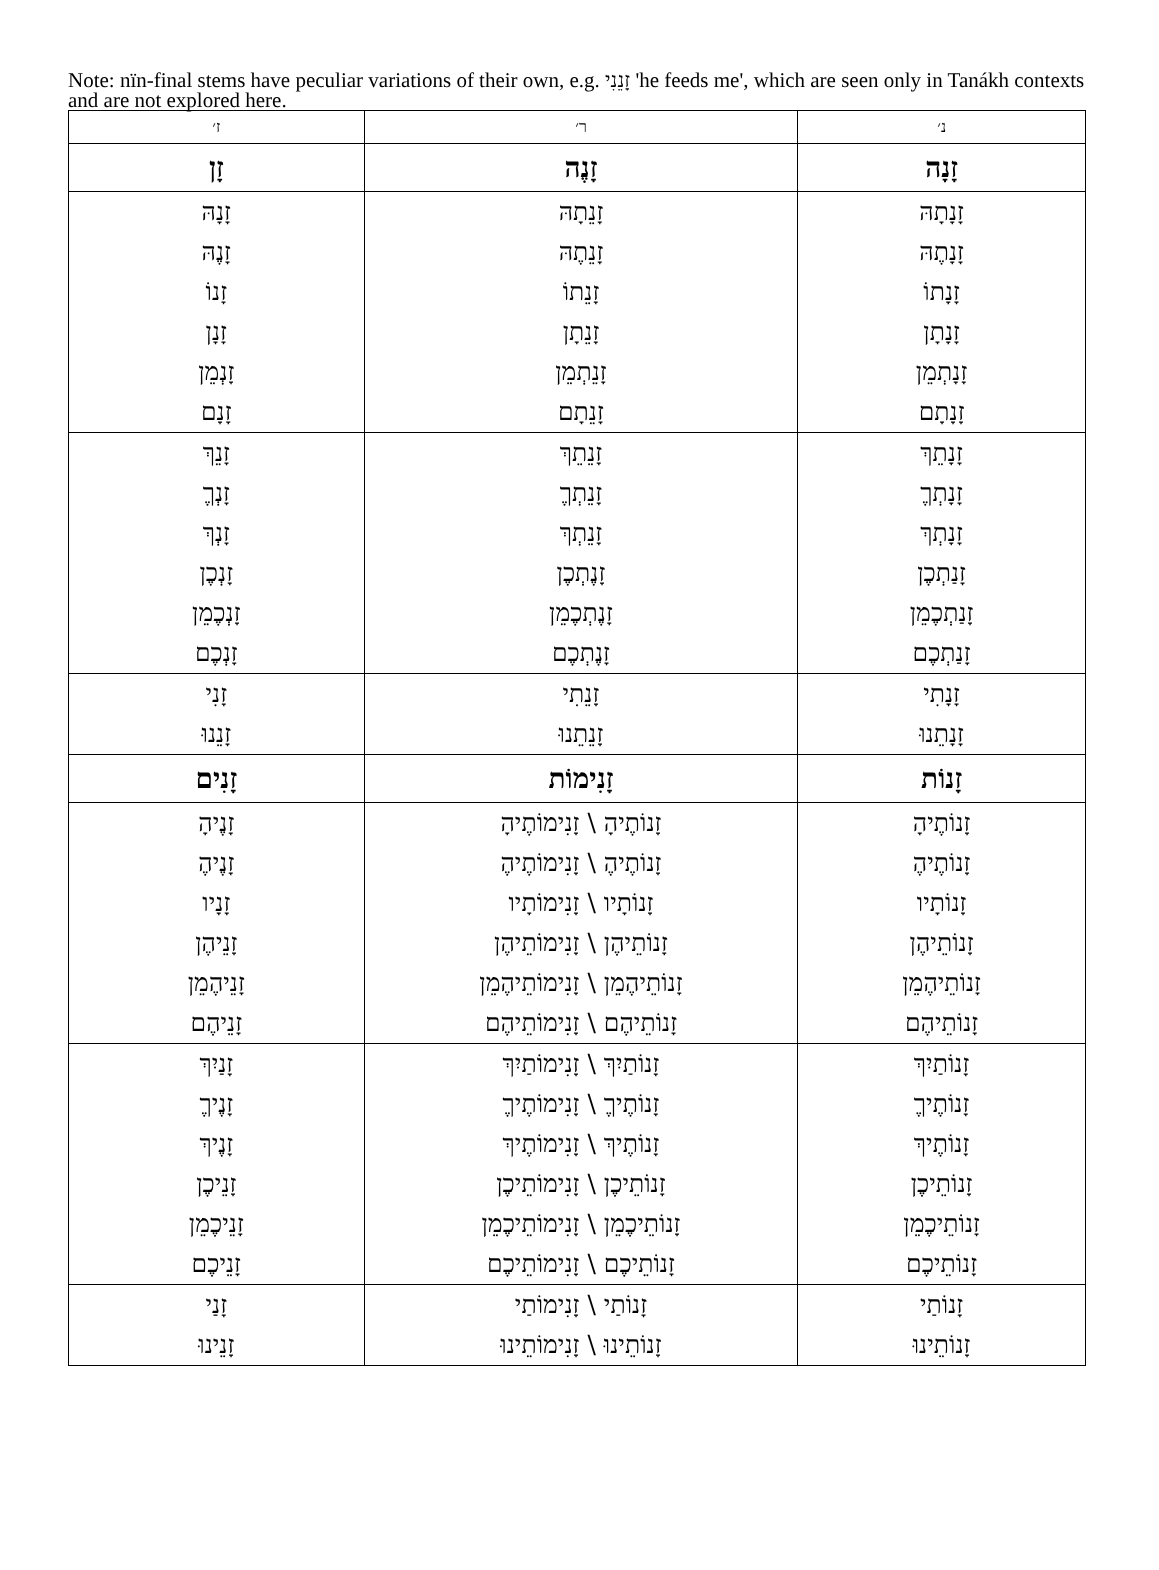Note: nïn-final stems have peculiar variations of their own, e.g. זָנֵנִי 'he feeds me', which are seen only in Tanákh contexts and are not explored here.
| נ׳ | ר׳ | ז׳ |
| --- | --- | --- |
| זָנָה | זָנֶה | זָן |
| זָנָתָהּ | זָנֵתָהּ | זָנָהּ |
| זָנָתֶהּ | זָנֵתֶהּ | זָנֶהּ |
| זָנָתוֹ | זָנֵתוֹ | זָנוֹ |
| זָנָתָן | זָנֵתָן | זָנָן |
| זָנָתְמֵן | זָנֵתְמֵן | זָנְמֵן |
| זָנָתָם | זָנֵתָם | זָנָם |
| זָנָתֵךְ | זָנֵתֵךְ | זָנֵךְ |
| זָנָתְךֶ | זָנֵתְךֶ | זָנְךֶ |
| זָנָתְךְ | זָנֵתְךְ | זָנְךְ |
| זָנַתְכֶן | זָנֶתְכֶן | זָנְכֶן |
| זָנַתְכֶמֵן | זָנֶתְכֶמֵן | זָנְכֶמֵן |
| זָנַתְכֶם | זָנֶתְכֶם | זָנְכֶם |
| זָנָתִי | זָנֵתִי | זָנִי |
| זָנָתֵנוּ | זָנֵתֵנוּ | זָנֵנוּ |
| זָנוֹת | זָנִימוֹת | זָנִים |
| זָנוֹתֶיהָ | זָנוֹתֶיהָ \ זָנִימוֹתֶיהָ | זָנֶיהָ |
| זָנוֹתֶיהֶ | זָנוֹתֶיהֶ \ זָנִימוֹתֶיהֶ | זָנֶיהֶ |
| זָנוֹתָיו | זָנוֹתָיו \ זָנִימוֹתָיו | זָנָיו |
| זָנוֹתֵיהֶן | זָנוֹתֵיהֶן \ זָנִימוֹתֵיהֶן | זָנֵיהֶן |
| זָנוֹתֵיהֶמֵן | זָנוֹתֵיהֶמֵן \ זָנִימוֹתֵיהֶמֵן | זָנֵיהֶמֵן |
| זָנוֹתֵיהֶם | זָנוֹתֵיהֶם \ זָנִימוֹתֵיהֶם | זָנֵיהֶם |
| זָנוֹתַיִךְ | זָנוֹתַיִךְ \ זָנִימוֹתַיִךְ | זָנַיִךְ |
| זָנוֹתֶיךֶ | זָנוֹתֶיךֶ \ זָנִימוֹתֶיךֶ | זָנֶיךֶ |
| זָנוֹתֶיךְ | זָנוֹתֶיךְ \ זָנִימוֹתֶיךְ | זָנֶיךְ |
| זָנוֹתֵיכֶן | זָנוֹתֵיכֶן \ זָנִימוֹתֵיכֶן | זָנֵיכֶן |
| זָנוֹתֵיכֶמֵן | זָנוֹתֵיכֶמֵן \ זָנִימוֹתֵיכֶמֵן | זָנֵיכֶמֵן |
| זָנוֹתֵיכֶם | זָנוֹתֵיכֶם \ זָנִימוֹתֵיכֶם | זָנֵיכֶם |
| זָנוֹתַי | זָנוֹתַי \ זָנִימוֹתַי | זָנַי |
| זָנוֹתֵינוּ | זָנוֹתֵינוּ \ זָנִימוֹתֵינוּ | זָנֵינוּ |